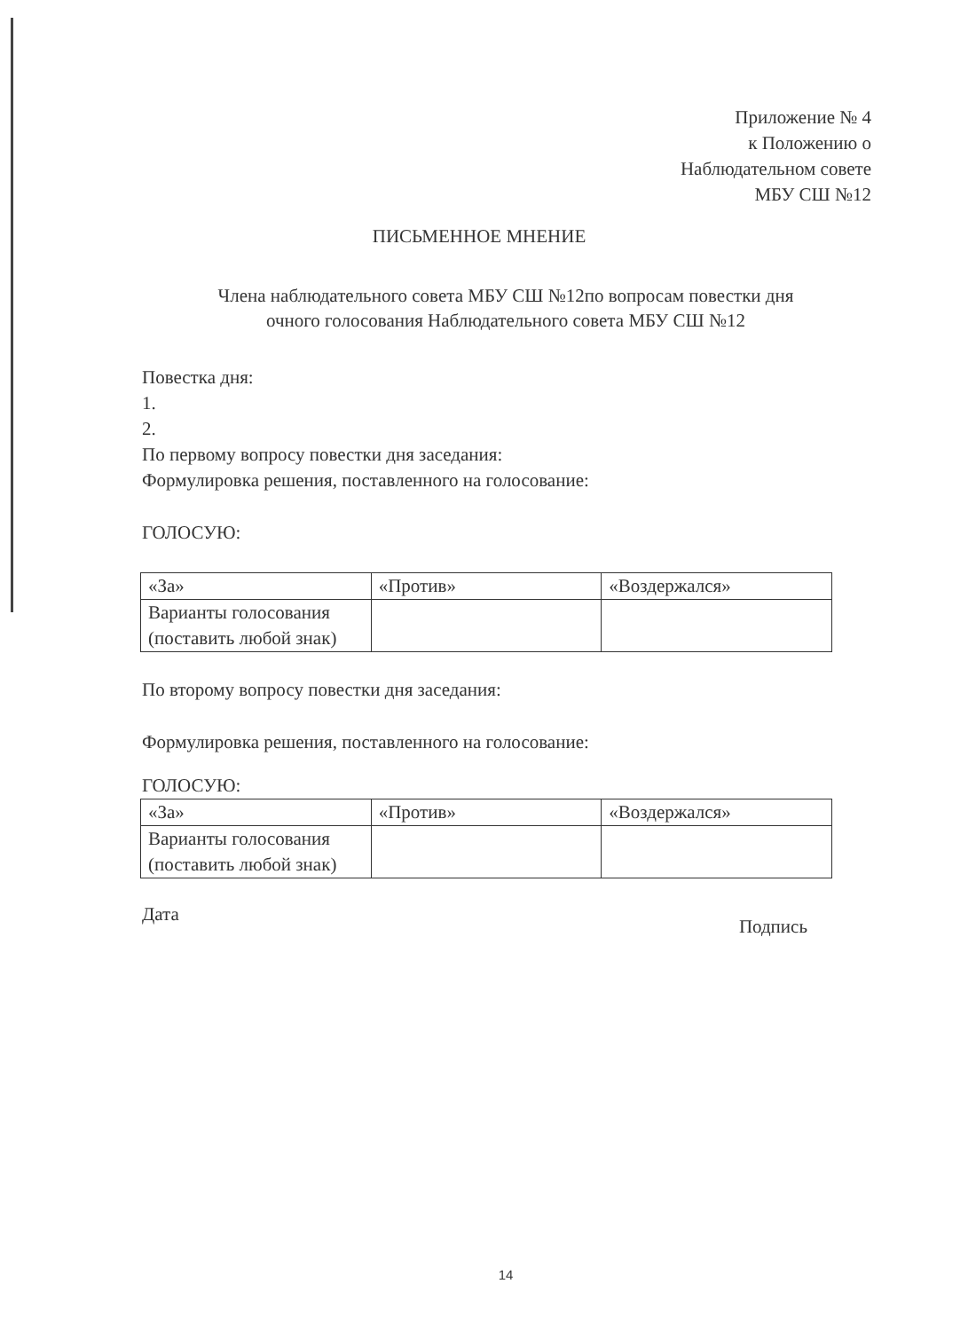Приложение № 4
к Положению о
Наблюдательном совете
МБУ СШ №12
ПИСЬМЕННОЕ МНЕНИЕ
Члена наблюдательного совета МБУ СШ №12по вопросам повестки дня
очного голосования Наблюдательного совета МБУ СШ №12
Повестка дня:
1.
2.
По первому вопросу повестки дня заседания:
Формулировка решения, поставленного на голосование:
ГОЛОСУЮ:
| «За» | «Против» | «Воздержался» |
| Варианты голосования (поставить любой знак) | | |
По второму вопросу повестки дня заседания:
Формулировка решения, поставленного на голосование:
ГОЛОСУЮ:
| «За» | «Против» | «Воздержался» |
| Варианты голосования (поставить любой знак) | | |
Дата Подпись
14